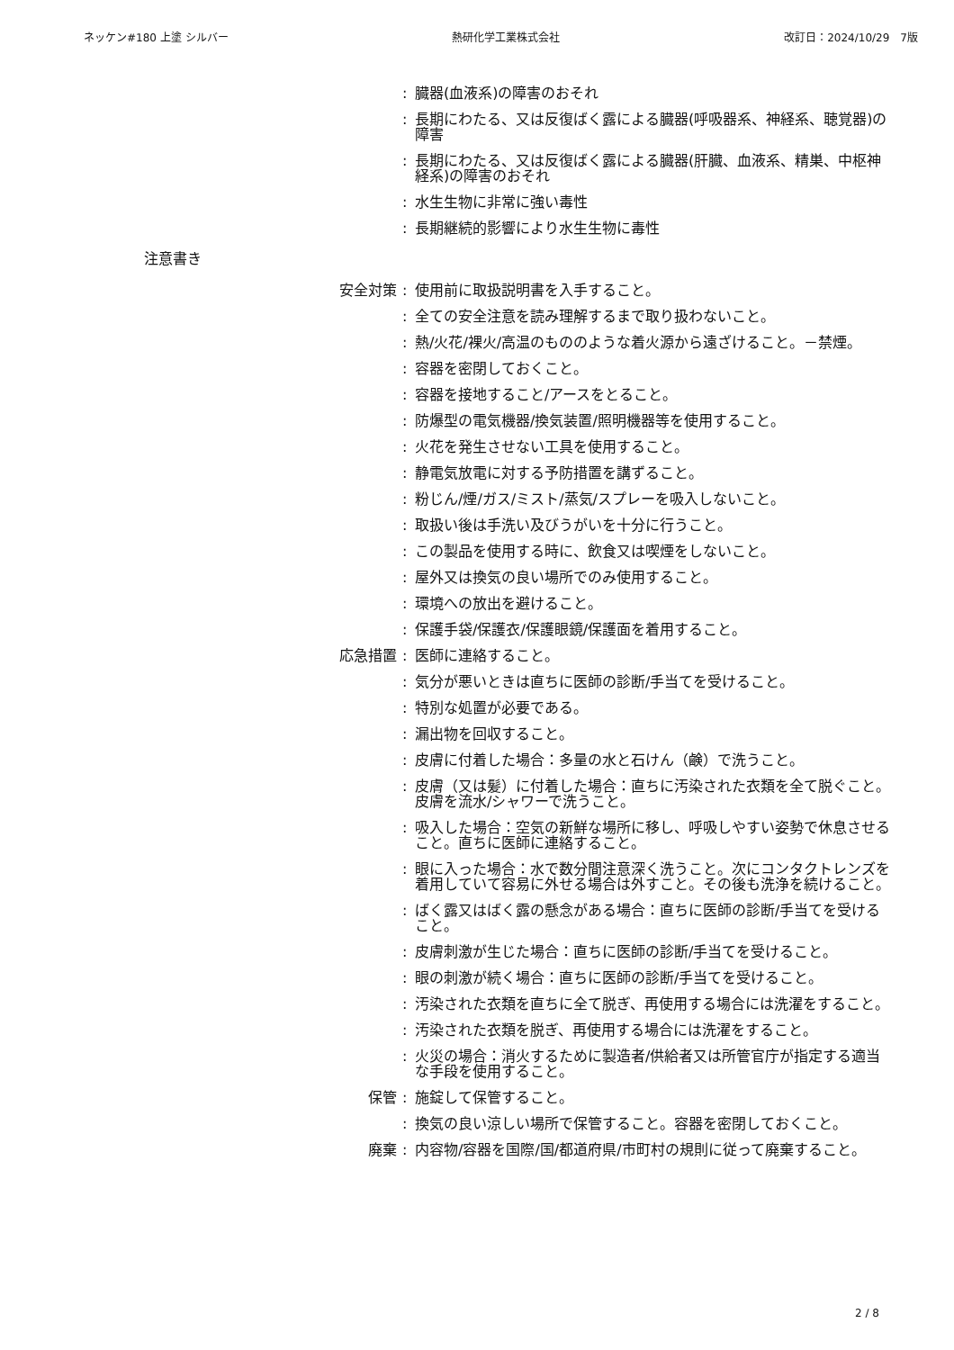ネッケン#180 上塗 シルバー 熱研化学工業株式会社 改訂日：2024/10/29　7版
: 臓器(血液系)の障害のおそれ
: 長期にわたる、又は反復ばく露による臓器(呼吸器系、神経系、聴覚器)の障害
: 長期にわたる、又は反復ばく露による臓器(肝臓、血液系、精巣、中枢神経系)の障害のおそれ
: 水生生物に非常に強い毒性
: 長期継続的影響により水生生物に毒性
注意書き
安全対策 : 使用前に取扱説明書を入手すること。
: 全ての安全注意を読み理解するまで取り扱わないこと。
: 熱/火花/裸火/高温のもののような着火源から遠ざけること。－禁煙。
: 容器を密閉しておくこと。
: 容器を接地すること/アースをとること。
: 防爆型の電気機器/換気装置/照明機器等を使用すること。
: 火花を発生させない工具を使用すること。
: 静電気放電に対する予防措置を講ずること。
: 粉じん/煙/ガス/ミスト/蒸気/スプレーを吸入しないこと。
: 取扱い後は手洗い及びうがいを十分に行うこと。
: この製品を使用する時に、飲食又は喫煙をしないこと。
: 屋外又は換気の良い場所でのみ使用すること。
: 環境への放出を避けること。
: 保護手袋/保護衣/保護眼鏡/保護面を着用すること。
応急措置 : 医師に連絡すること。
: 気分が悪いときは直ちに医師の診断/手当てを受けること。
: 特別な処置が必要である。
: 漏出物を回収すること。
: 皮膚に付着した場合：多量の水と石けん（鹸）で洗うこと。
: 皮膚（又は髪）に付着した場合：直ちに汚染された衣類を全て脱ぐこと。皮膚を流水/シャワーで洗うこと。
: 吸入した場合：空気の新鮮な場所に移し、呼吸しやすい姿勢で休息させること。直ちに医師に連絡すること。
: 眼に入った場合：水で数分間注意深く洗うこと。次にコンタクトレンズを着用していて容易に外せる場合は外すこと。その後も洗浄を続けること。
: ばく露又はばく露の懸念がある場合：直ちに医師の診断/手当てを受けること。
: 皮膚刺激が生じた場合：直ちに医師の診断/手当てを受けること。
: 眼の刺激が続く場合：直ちに医師の診断/手当てを受けること。
: 汚染された衣類を直ちに全て脱ぎ、再使用する場合には洗濯をすること。
: 汚染された衣類を脱ぎ、再使用する場合には洗濯をすること。
: 火災の場合：消火するために製造者/供給者又は所管官庁が指定する適当な手段を使用すること。
保管 : 施錠して保管すること。
: 換気の良い涼しい場所で保管すること。容器を密閉しておくこと。
廃棄 : 内容物/容器を国際/国/都道府県/市町村の規則に従って廃棄すること。
2 / 8